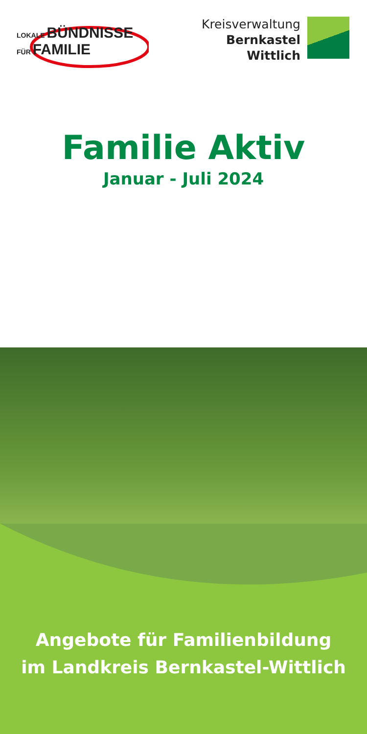LOKALE BÜNDNISSE
FÜR FAMILIE
Kreisverwaltung
Bernkastel
Wittlich
Familie Aktiv
Januar - Juli 2024
Angebote für Familienbildung
im Landkreis Bernkastel-Wittlich